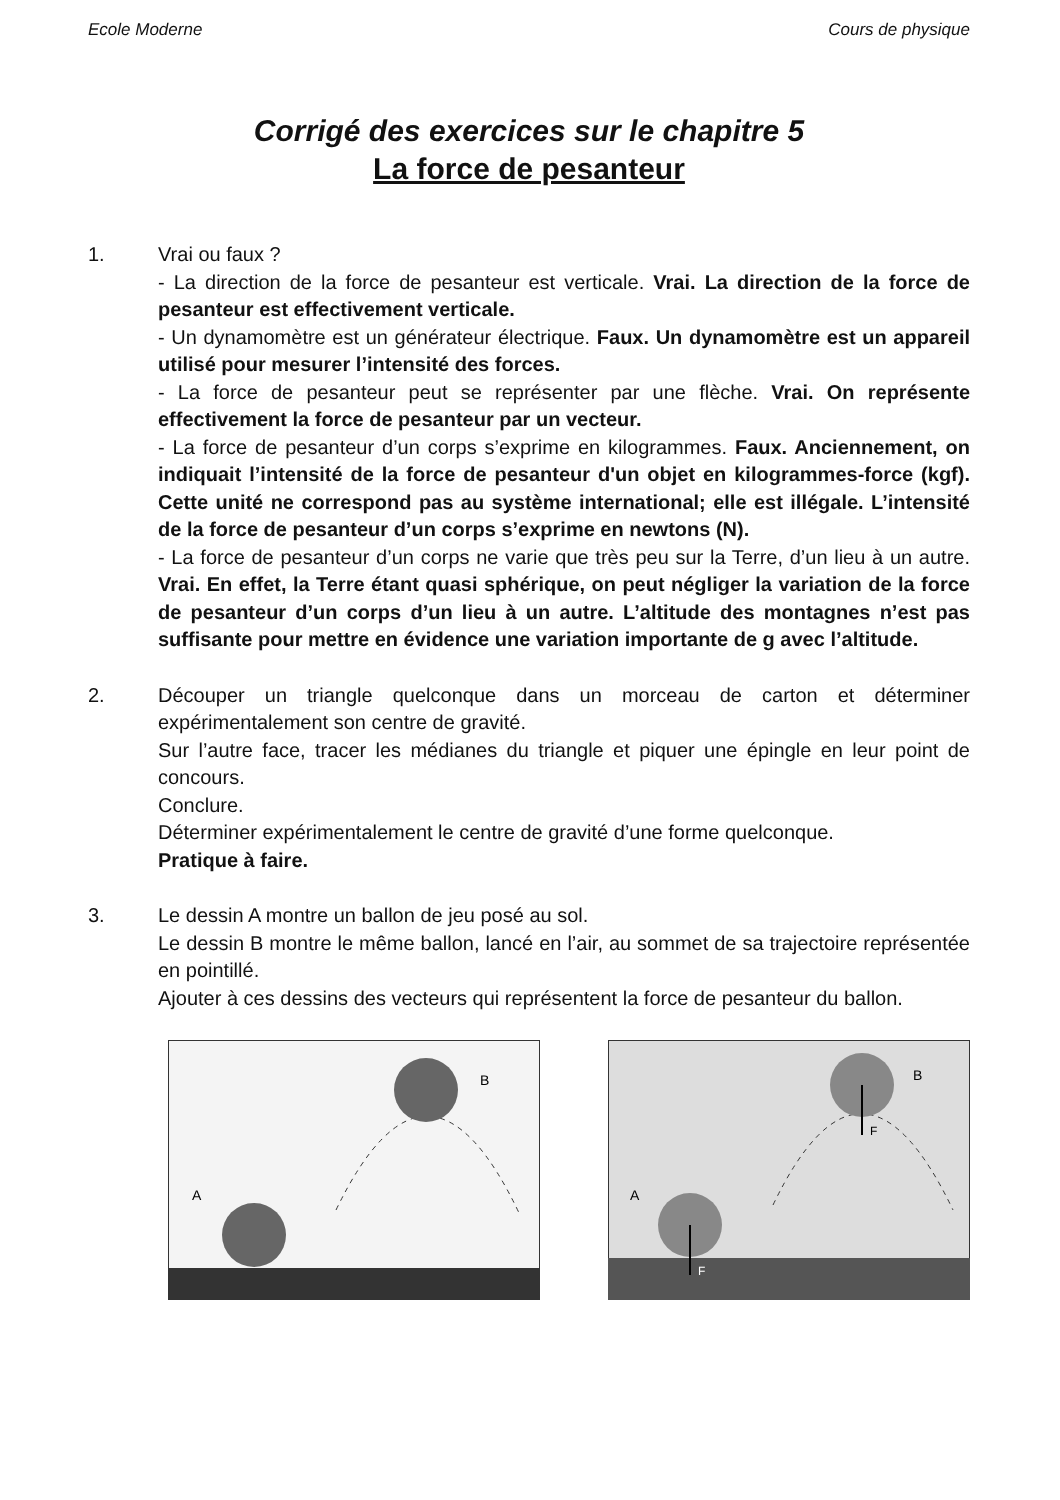Ecole Moderne Cours de physique
Corrigé des exercices sur le chapitre 5
La force de pesanteur
1. Vrai ou faux ?
- La direction de la force de pesanteur est verticale. Vrai. La direction de la force de pesanteur est effectivement verticale.
- Un dynamomètre est un générateur électrique. Faux. Un dynamomètre est un appareil utilisé pour mesurer l’intensité des forces.
- La force de pesanteur peut se représenter par une flèche. Vrai. On représente effectivement la force de pesanteur par un vecteur.
- La force de pesanteur d’un corps s’exprime en kilogrammes. Faux. Anciennement, on indiquait l’intensité de la force de pesanteur d'un objet en kilogrammes-force (kgf). Cette unité ne correspond pas au système international; elle est illégale. L’intensité de la force de pesanteur d’un corps s’exprime en newtons (N).
- La force de pesanteur d’un corps ne varie que très peu sur la Terre, d’un lieu à un autre. Vrai. En effet, la Terre étant quasi sphérique, on peut négliger la variation de la force de pesanteur d’un corps d’un lieu à un autre. L’altitude des montagnes n’est pas suffisante pour mettre en évidence une variation importante de g avec l’altitude.
2. Découper un triangle quelconque dans un morceau de carton et déterminer expérimentalement son centre de gravité.
Sur l’autre face, tracer les médianes du triangle et piquer une épingle en leur point de concours.
Conclure.
Déterminer expérimentalement le centre de gravité d’une forme quelconque.
Pratique à faire.
3. Le dessin A montre un ballon de jeu posé au sol.
Le dessin B montre le même ballon, lancé en l’air, au sommet de sa trajectoire représentée en pointillé.
Ajouter à ces dessins des vecteurs qui représentent la force de pesanteur du ballon.
B
A
F
F
B
A